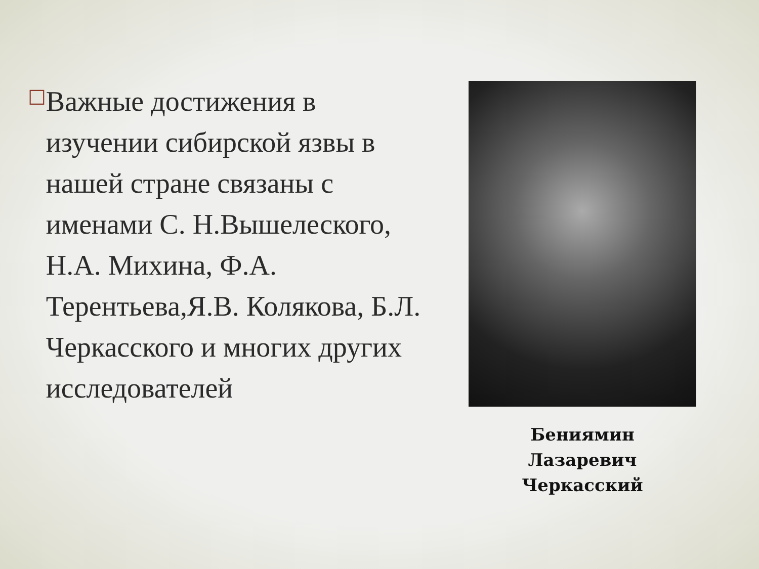☐
Важные достижения в изучении сибирской язвы в нашей стране связаны с именами С. Н.Вышелеского, Н.А. Михина, Ф.А. Терентьева,Я.В. Колякова, Б.Л. Черкасского и многих других исследователей
Бениямин
Лазаревич
Черкасский